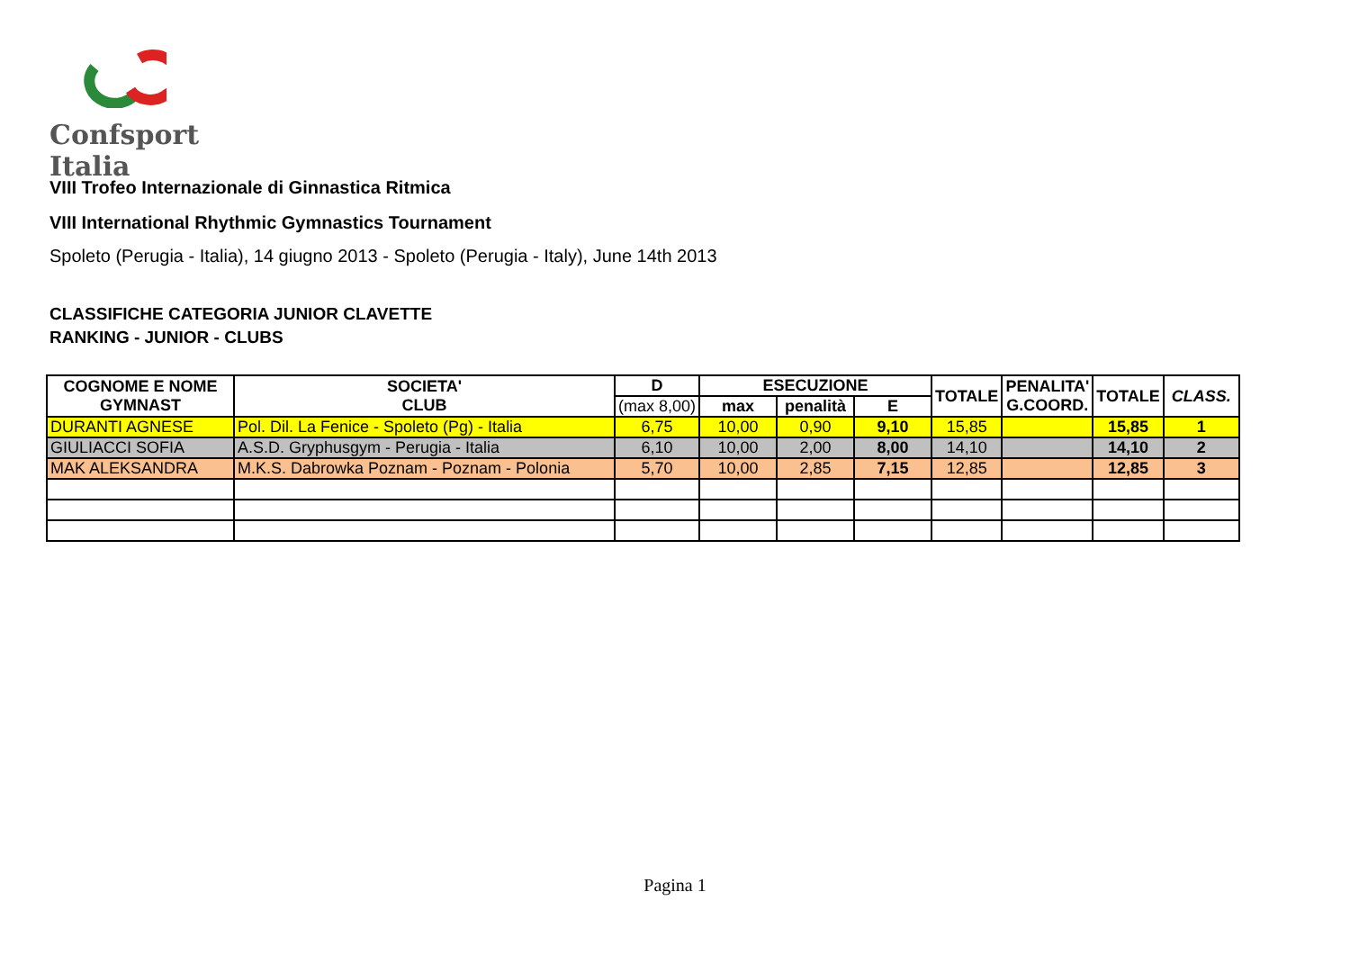Confsport Italia
VIII Trofeo Internazionale di Ginnastica Ritmica
VIII International Rhythmic Gymnastics Tournament
Spoleto (Perugia - Italia), 14 giugno 2013 - Spoleto (Perugia - Italy), June 14th 2013
CLASSIFICHE CATEGORIA JUNIOR CLAVETTE
RANKING - JUNIOR - CLUBS
| COGNOME E NOME GYMNAST | SOCIETA' CLUB | D | ESECUZIONE | | | TOTALE | PENALITA' G.COORD. | TOTALE | CLASS. |
| --- | --- | --- | --- | --- | --- | --- | --- | --- | --- |
| | | (max 8,00) | max | penalità | E | | | | |
| DURANTI AGNESE | Pol. Dil. La Fenice - Spoleto (Pg) - Italia | 6,75 | 10,00 | 0,90 | 9,10 | 15,85 | | 15,85 | 1 |
| GIULIACCI SOFIA | A.S.D. Gryphusgym - Perugia - Italia | 6,10 | 10,00 | 2,00 | 8,00 | 14,10 | | 14,10 | 2 |
| MAK ALEKSANDRA | M.K.S. Dabrowka Poznam - Poznam - Polonia | 5,70 | 10,00 | 2,85 | 7,15 | 12,85 | | 12,85 | 3 |
Pagina 1